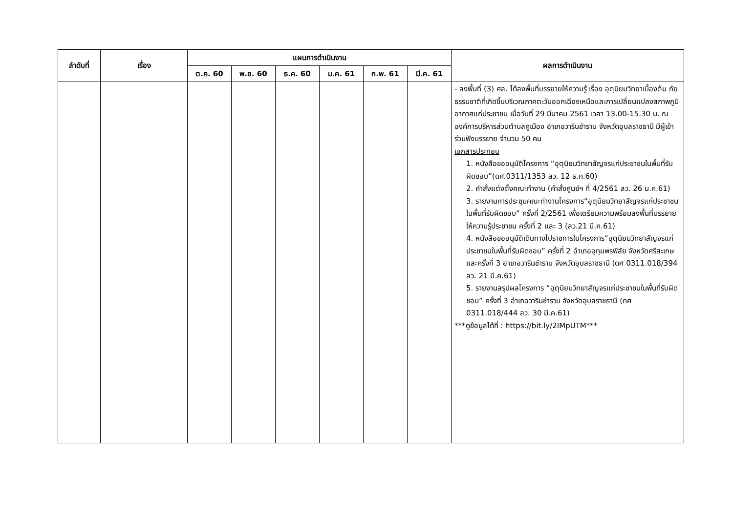| ลำดับที่ | เรื่อง | แผนการดำเนินงาน | | | | | | ผลการดำเนินงาน |
| --- | --- | --- | --- | --- | --- | --- | --- | --- |
| | | ต.ค. 60 | พ.ย. 60 | ธ.ค. 60 | ม.ค. 61 | ก.พ. 61 | มี.ค. 61 | |
| | | | | | | | | - ลงพื้นที่ (3) ศล. ได้ลงพื้นที่บรรยายให้ความรู้ เรื่อง อุตุนิยมวิทยาเบื้องต้น ภัยธรรมชาติที่เกิดขึ้นบริเวณภาคตะวันออกเฉียงเหนือและการเปลี่ยนแปลงสภาพภูมิอากาศแก่ประชาชน เมื่อวันที่ 29 มีนาคม 2561 เวลา 13.00-15.30 น. ณ องค์การบริหารส่วนตำบลคูเมือง อำเภอวารินชำราบ จังหวัดอุบลราชธานี มีผู้เข้าร่วมฟังบรรยาย จำนวน 50 คน เอกสารประกอบ 1. หนังสือขออนุมัติโครงการ “อุตุนิยมวิทยาสัญจรแก่ประชาชนในพื้นที่รับผิดชอบ”(ดศ.0311/1353 ลว. 12 ธ.ค.60) 2. คำสั่งแต่งตั้งคณะทำงาน (คำสั่งศูนย์ฯ ที่ 4/2561 ลว. 26 ม.ค.61) 3. รายงานการประชุมคณะทำงานโครงการ“อุตุนิยมวิทยาสัญจรแก่ประชาชนในพื้นที่รับผิดชอบ” ครั้งที่ 2/2561 เพื่อเตรียมความพร้อมลงพื้นที่บรรยายให้ความรู้ประชาชน ครั้งที่ 2 และ 3 (ลว.21 มี.ค.61) 4. หนังสือขออนุมัติเดินทางไปราชการในโครงการ“อุตุนิยมวิทยาสัญจรแก่ประชาชนในพื้นที่รับผิดชอบ” ครั้งที่ 2 อำเภออุทุมพรพิสัย จังหวัดศรีสะเกษ และครั้งที่ 3 อำเภอวารินชำราบ จังหวัดอุบลราชธานี (ดศ 0311.018/394 ลว. 21 มี.ค.61) 5. รายงานสรุปผลโครงการ “อุตุนิยมวิทยาสัญจรแก่ประชาชนในพื้นที่รับผิดชอบ” ครั้งที่ 3 อำเภอวารินชำราบ จังหวัดอุบลราชธานี (ดศ 0311.018/444 ลว. 30 มี.ค.61) ***ดูข้อมูลได้ที่ : https://bit.ly/2IMpUTM*** |